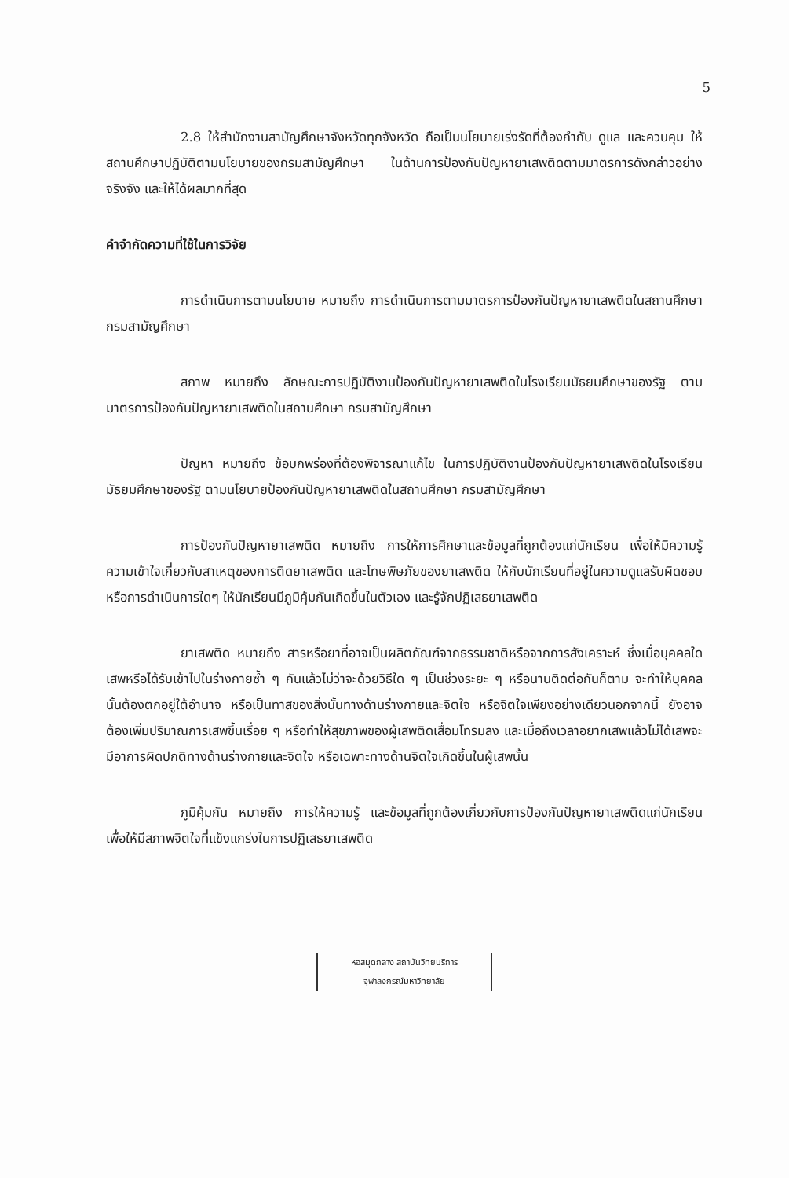5
2.8 ให้สำนักงานสามัญศึกษาจังหวัดทุกจังหวัด ถือเป็นนโยบายเร่งรัดที่ต้องกำกับ ดูแล และควบคุม ให้สถานศึกษาปฏิบัติตามนโยบายของกรมสามัญศึกษา ในด้านการป้องกันปัญหายาเสพติดตามมาตรการดังกล่าวอย่างจริงจัง และให้ได้ผลมากที่สุด
คำจำกัดความที่ใช้ในการวิจัย
การดำเนินการตามนโยบาย หมายถึง การดำเนินการตามมาตรการป้องกันปัญหายาเสพติดในสถานศึกษา กรมสามัญศึกษา
สภาพ หมายถึง ลักษณะการปฏิบัติงานป้องกันปัญหายาเสพติดในโรงเรียนมัธยมศึกษาของรัฐ ตามมาตรการป้องกันปัญหายาเสพติดในสถานศึกษา กรมสามัญศึกษา
ปัญหา หมายถึง ข้อบกพร่องที่ต้องพิจารณาแก้ไข ในการปฏิบัติงานป้องกันปัญหายาเสพติดในโรงเรียนมัธยมศึกษาของรัฐ ตามนโยบายป้องกันปัญหายาเสพติดในสถานศึกษา กรมสามัญศึกษา
การป้องกันปัญหายาเสพติด หมายถึง การให้การศึกษาและข้อมูลที่ถูกต้องแก่นักเรียน เพื่อให้มีความรู้ ความเข้าใจเกี่ยวกับสาเหตุของการติดยาเสพติด และโทษพิษภัยของยาเสพติด ให้กับนักเรียนที่อยู่ในความดูแลรับผิดชอบ หรือการดำเนินการใดๆ ให้นักเรียนมีภูมิคุ้มกันเกิดขึ้นในตัวเอง และรู้จักปฏิเสธยาเสพติด
ยาเสพติด หมายถึง สารหรือยาที่อาจเป็นผลิตภัณฑ์จากธรรมชาติหรือจากการสังเคราะห์ ซึ่งเมื่อบุคคลใดเสพหรือได้รับเข้าไปในร่างกายซ้ำ ๆ กันแล้วไม่ว่าจะด้วยวิธีใด ๆ เป็นช่วงระยะ ๆ หรือนานติดต่อกันก็ตาม จะทำให้บุคคลนั้นต้องตกอยู่ใต้อำนาจ หรือเป็นทาสของสิ่งนั้นทางด้านร่างกายและจิตใจ หรือจิตใจเพียงอย่างเดียวนอกจากนี้ ยังอาจต้องเพิ่มปริมาณการเสพขึ้นเรื่อย ๆ หรือทำให้สุขภาพของผู้เสพติดเสื่อมโทรมลง และเมื่อถึงเวลาอยากเสพแล้วไม่ได้เสพจะมีอาการผิดปกติทางด้านร่างกายและจิตใจ หรือเฉพาะทางด้านจิตใจเกิดขึ้นในผู้เสพนั้น
ภูมิคุ้มกัน หมายถึง การให้ความรู้ และข้อมูลที่ถูกต้องเกี่ยวกับการป้องกันปัญหายาเสพติดแก่นักเรียน เพื่อให้มีสภาพจิตใจที่แข็งแกร่งในการปฏิเสธยาเสพติด
หอสมุดกลาง สถาบันวิทยบริการ
จุฬาลงกรณ์มหาวิทยาลัย